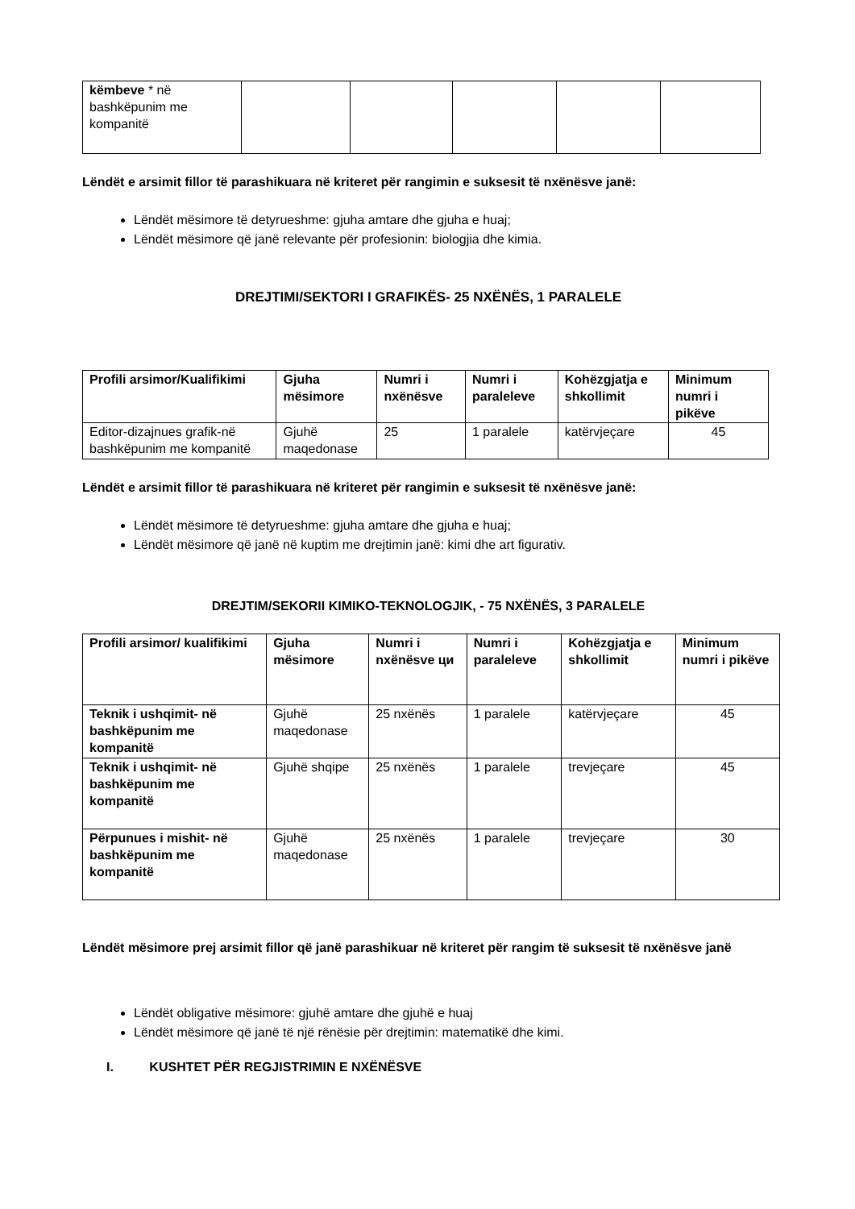| këmbeve * në bashkëpunim me kompanitë | | | | | |
Lëndët e arsimit fillor të parashikuara në kriteret për rangimin e suksesit të nxënësve janë:
Lëndët mësimore të detyrueshme: gjuha amtare dhe gjuha e huaj;
Lëndët mësimore që janë relevante për profesionin: biologjia dhe kimia.
DREJTIMI/SEKTORI I GRAFIKËS- 25 NXËNËS, 1 PARALELE
| Profili arsimor/Kualifikimi | Gjuha mësimore | Numri i nxënësve | Numri i paraleleve | Kohëzgjatja e shkollimit | Minimum numri i pikëve |
| --- | --- | --- | --- | --- | --- |
| Editor-dizajnues grafik-në bashkëpunim me kompanitë | Gjuhë maqedonase | 25 | 1 paralele | katërvjeçare | 45 |
Lëndët e arsimit fillor të parashikuara në kriteret për rangimin e suksesit të nxënësve janë:
Lëndët mësimore të detyrueshme: gjuha amtare dhe gjuha e huaj;
Lëndët mësimore që janë në kuptim me drejtimin janë: kimi dhe art figurativ.
DREJTIM/SEKORII KIMIKO-TEKNOLOGJIK, - 75 NXËNËS, 3 PARALELE
| Profili arsimor/ kualifikimi | Gjuha mësimore | Numri i nxënësve ци | Numri i paraleleve | Kohëzgjatja e shkollimit | Minimum numri i pikëve |
| --- | --- | --- | --- | --- | --- |
| Teknik i ushqimit- në bashkëpunim me kompanitë | Gjuhë maqedonase | 25 nxënës | 1 paralele | katërvjeçare | 45 |
| Teknik i ushqimit- në bashkëpunim me kompanitë | Gjuhë shqipe | 25 nxënës | 1 paralele | trevjeçare | 45 |
| Përpunues i mishit- në bashkëpunim me kompanitë | Gjuhë maqedonase | 25 nxënës | 1 paralele | trevjeçare | 30 |
Lëndët mësimore prej arsimit fillor që janë parashikuar në kriteret për rangim të suksesit të nxënësve janë
Lëndët obligative mësimore: gjuhë amtare dhe gjuhë e huaj
Lëndët mësimore që janë të një rënësie për drejtimin: matematikë dhe kimi.
I. KUSHTET PËR REGJISTRIMIN E NXËNËSVE